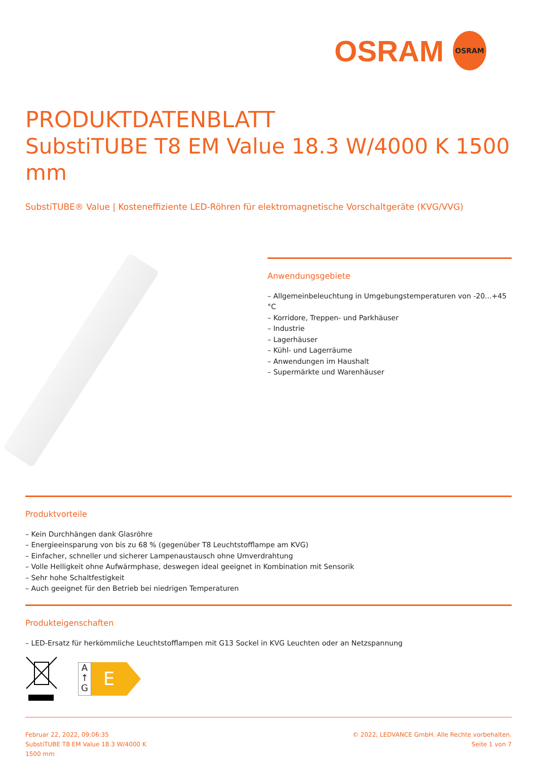OSRAM OSRAM
PRODUKTDATENBLATT
SubstiTUBE T8 EM Value 18.3 W/4000 K 1500 mm
SubstiTUBE® Value | Kosteneffiziente LED-Röhren für elektromagnetische Vorschaltgeräte (KVG/VVG)
Anwendungsgebiete
– Allgemeinbeleuchtung in Umgebungstemperaturen von -20...+45 °C
– Korridore, Treppen- und Parkhäuser
– Industrie
– Lagerhäuser
– Kühl- und Lagerräume
– Anwendungen im Haushalt
– Supermärkte und Warenhäuser
Produktvorteile
– Kein Durchhängen dank Glasröhre
– Energieeinsparung von bis zu 68 % (gegenüber T8 Leuchtstofflampe am KVG)
– Einfacher, schneller und sicherer Lampenaustausch ohne Umverdrahtung
– Volle Helligkeit ohne Aufwärmphase, deswegen ideal geeignet in Kombination mit Sensorik
– Sehr hohe Schaltfestigkeit
– Auch geeignet für den Betrieb bei niedrigen Temperaturen
Produkteigenschaften
– LED-Ersatz für herkömmliche Leuchtstofflampen mit G13 Sockel in KVG Leuchten oder an Netzspannung
A
↑
G
E
Februar 22, 2022, 09:06:35
SubstiTUBE T8 EM Value 18.3 W/4000 K
1500 mm
© 2022, LEDVANCE GmbH. Alle Rechte vorbehalten.
Seite 1 von 7